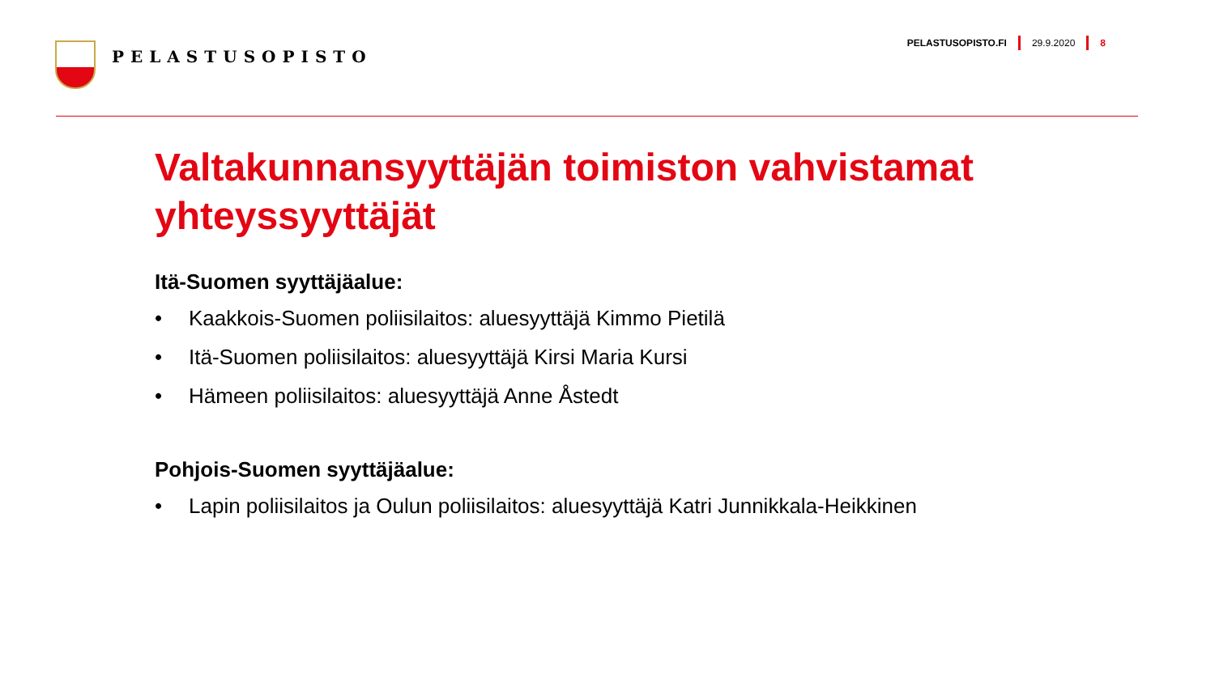PELASTUSOPISTO
PELASTUSOPISTO.FI 29.9.2020 8
Valtakunnansyyttäjän toimiston vahvistamat yhteyssyyttäjät
Itä-Suomen syyttäjäalue:
• Kaakkois-Suomen poliisilaitos: aluesyyttäjä Kimmo Pietilä
• Itä-Suomen poliisilaitos: aluesyyttäjä Kirsi Maria Kursi
• Hämeen poliisilaitos: aluesyyttäjä Anne Åstedt
Pohjois-Suomen syyttäjäalue:
• Lapin poliisilaitos ja Oulun poliisilaitos: aluesyyttäjä Katri Junnikkala-Heikkinen